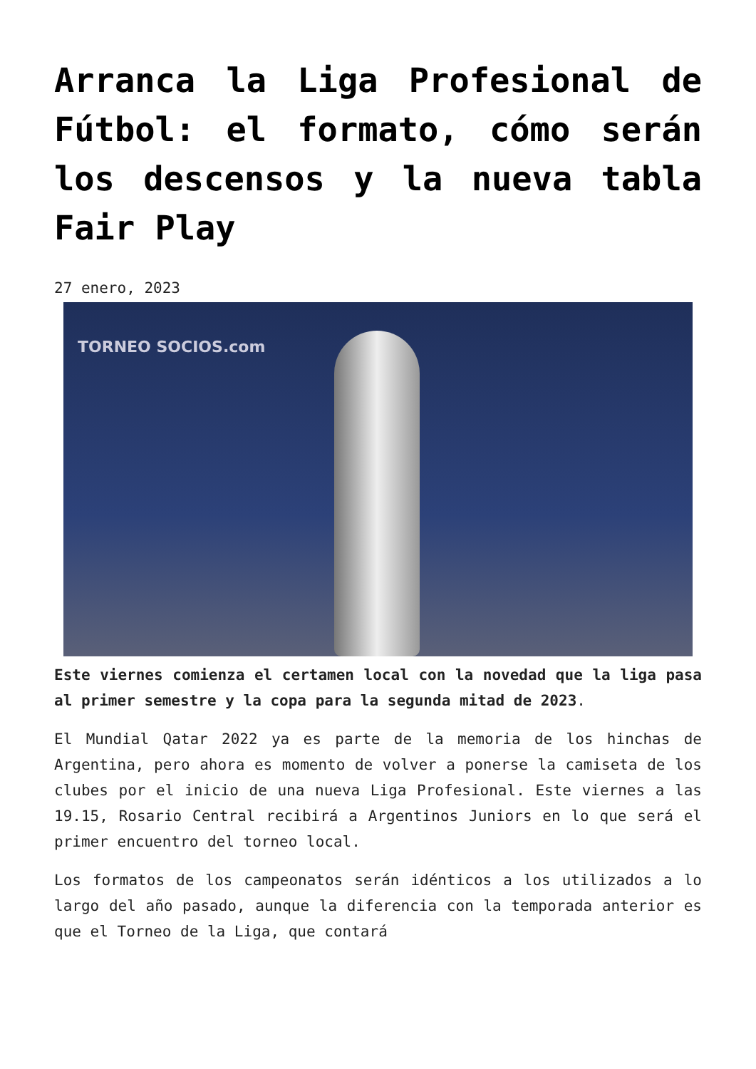Arranca la Liga Profesional de Fútbol: el formato, cómo serán los descensos y la nueva tabla Fair Play
27 enero, 2023
TORNEO SOCIOS.com
Este viernes comienza el certamen local con la novedad que la liga pasa al primer semestre y la copa para la segunda mitad de 2023.
El Mundial Qatar 2022 ya es parte de la memoria de los hinchas de Argentina, pero ahora es momento de volver a ponerse la camiseta de los clubes por el inicio de una nueva Liga Profesional. Este viernes a las 19.15, Rosario Central recibirá a Argentinos Juniors en lo que será el primer encuentro del torneo local.
Los formatos de los campeonatos serán idénticos a los utilizados a lo largo del año pasado, aunque la diferencia con la temporada anterior es que el Torneo de la Liga, que contará